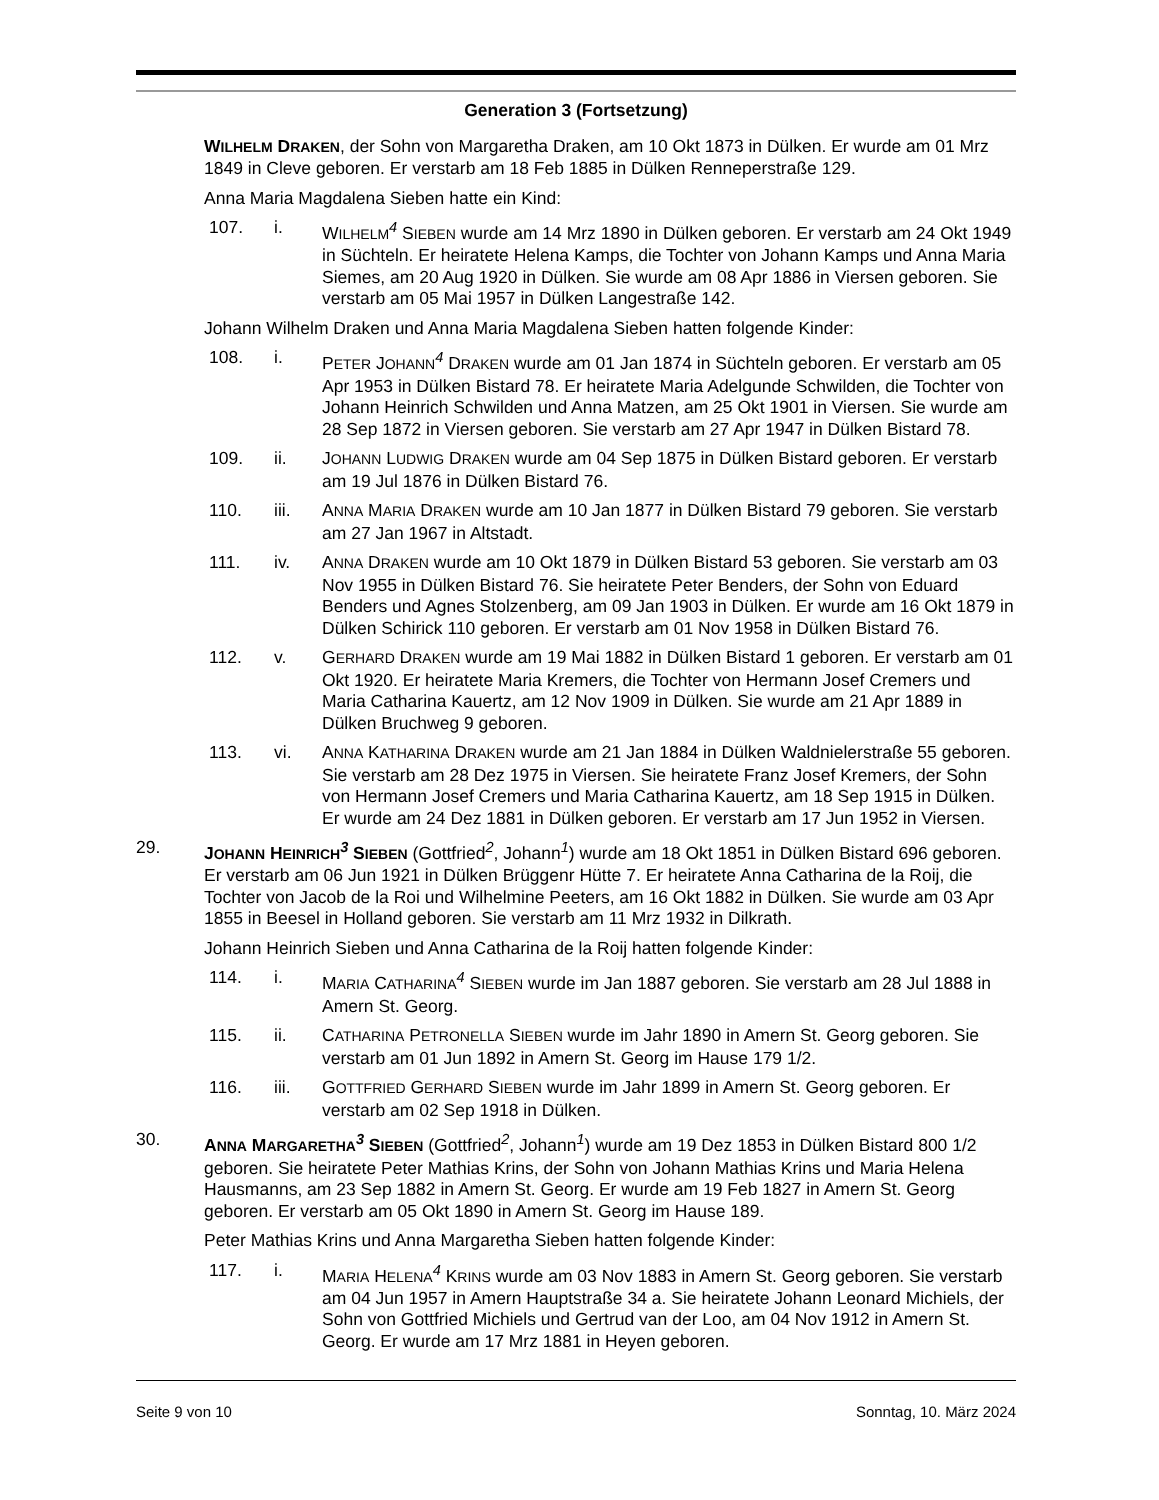Generation 3 (Fortsetzung)
WILHELM DRAKEN, der Sohn von Margaretha Draken, am 10 Okt 1873 in Dülken. Er wurde am 01 Mrz 1849 in Cleve geboren. Er verstarb am 18 Feb 1885 in Dülken Renneperstraße 129.
Anna Maria Magdalena Sieben hatte ein Kind:
107. i. WILHELM<sup>4</sup> SIEBEN wurde am 14 Mrz 1890 in Dülken geboren. Er verstarb am 24 Okt 1949 in Süchteln. Er heiratete Helena Kamps, die Tochter von Johann Kamps und Anna Maria Siemes, am 20 Aug 1920 in Dülken. Sie wurde am 08 Apr 1886 in Viersen geboren. Sie verstarb am 05 Mai 1957 in Dülken Langestraße 142.
Johann Wilhelm Draken und Anna Maria Magdalena Sieben hatten folgende Kinder:
108. i. PETER JOHANN<sup>4</sup> DRAKEN wurde am 01 Jan 1874 in Süchteln geboren. Er verstarb am 05 Apr 1953 in Dülken Bistard 78. Er heiratete Maria Adelgunde Schwilden, die Tochter von Johann Heinrich Schwilden und Anna Matzen, am 25 Okt 1901 in Viersen. Sie wurde am 28 Sep 1872 in Viersen geboren. Sie verstarb am 27 Apr 1947 in Dülken Bistard 78.
109. ii. JOHANN LUDWIG DRAKEN wurde am 04 Sep 1875 in Dülken Bistard geboren. Er verstarb am 19 Jul 1876 in Dülken Bistard 76.
110. iii. ANNA MARIA DRAKEN wurde am 10 Jan 1877 in Dülken Bistard 79 geboren. Sie verstarb am 27 Jan 1967 in Altstadt.
111. iv. ANNA DRAKEN wurde am 10 Okt 1879 in Dülken Bistard 53 geboren. Sie verstarb am 03 Nov 1955 in Dülken Bistard 76. Sie heiratete Peter Benders, der Sohn von Eduard Benders und Agnes Stolzenberg, am 09 Jan 1903 in Dülken. Er wurde am 16 Okt 1879 in Dülken Schirick 110 geboren. Er verstarb am 01 Nov 1958 in Dülken Bistard 76.
112. v. GERHARD DRAKEN wurde am 19 Mai 1882 in Dülken Bistard 1 geboren. Er verstarb am 01 Okt 1920. Er heiratete Maria Kremers, die Tochter von Hermann Josef Cremers und Maria Catharina Kauertz, am 12 Nov 1909 in Dülken. Sie wurde am 21 Apr 1889 in Dülken Bruchweg 9 geboren.
113. vi. ANNA KATHARINA DRAKEN wurde am 21 Jan 1884 in Dülken Waldnielerstraße 55 geboren. Sie verstarb am 28 Dez 1975 in Viersen. Sie heiratete Franz Josef Kremers, der Sohn von Hermann Josef Cremers und Maria Catharina Kauertz, am 18 Sep 1915 in Dülken. Er wurde am 24 Dez 1881 in Dülken geboren. Er verstarb am 17 Jun 1952 in Viersen.
29. JOHANN HEINRICH<sup>3</sup> SIEBEN (Gottfried<sup>2</sup>, Johann<sup>1</sup>) wurde am 18 Okt 1851 in Dülken Bistard 696 geboren. Er verstarb am 06 Jun 1921 in Dülken Brüggenr Hütte 7. Er heiratete Anna Catharina de la Roij, die Tochter von Jacob de la Roi und Wilhelmine Peeters, am 16 Okt 1882 in Dülken. Sie wurde am 03 Apr 1855 in Beesel in Holland geboren. Sie verstarb am 11 Mrz 1932 in Dilkrath.
Johann Heinrich Sieben und Anna Catharina de la Roij hatten folgende Kinder:
114. i. MARIA CATHARINA<sup>4</sup> SIEBEN wurde im Jan 1887 geboren. Sie verstarb am 28 Jul 1888 in Amern St. Georg.
115. ii. CATHARINA PETRONELLA SIEBEN wurde im Jahr 1890 in Amern St. Georg geboren. Sie verstarb am 01 Jun 1892 in Amern St. Georg im Hause 179 1/2.
116. iii. GOTTFRIED GERHARD SIEBEN wurde im Jahr 1899 in Amern St. Georg geboren. Er verstarb am 02 Sep 1918 in Dülken.
30. ANNA MARGARETHA<sup>3</sup> SIEBEN (Gottfried<sup>2</sup>, Johann<sup>1</sup>) wurde am 19 Dez 1853 in Dülken Bistard 800 1/2 geboren. Sie heiratete Peter Mathias Krins, der Sohn von Johann Mathias Krins und Maria Helena Hausmanns, am 23 Sep 1882 in Amern St. Georg. Er wurde am 19 Feb 1827 in Amern St. Georg geboren. Er verstarb am 05 Okt 1890 in Amern St. Georg im Hause 189.
Peter Mathias Krins und Anna Margaretha Sieben hatten folgende Kinder:
117. i. MARIA HELENA<sup>4</sup> KRINS wurde am 03 Nov 1883 in Amern St. Georg geboren. Sie verstarb am 04 Jun 1957 in Amern Hauptstraße 34 a. Sie heiratete Johann Leonard Michiels, der Sohn von Gottfried Michiels und Gertrud van der Loo, am 04 Nov 1912 in Amern St. Georg. Er wurde am 17 Mrz 1881 in Heyen geboren.
Seite 9 von 10 Sonntag, 10. März 2024